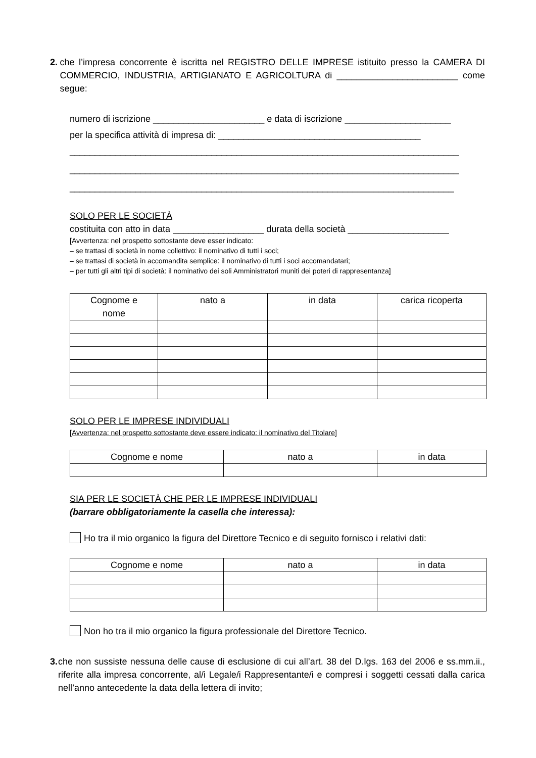2. che l’impresa concorrente è iscritta nel REGISTRO DELLE IMPRESE istituito presso la CAMERA DI COMMERCIO, INDUSTRIA, ARTIGIANATO E AGRICOLTURA di ________________________ come segue:
numero di iscrizione ______________________ e data di iscrizione _____________________
per la specifica attività di impresa di: ________________________________________
_____________________________________________________________________________
_____________________________________________________________________________
____________________________________________________________________________
SOLO PER LE SOCIETÀ
costituita con atto in data __________________ durata della società ____________________
[Avvertenza: nel prospetto sottostante deve esser indicato:
– se trattasi di società in nome collettivo: il nominativo di tutti i soci;
– se trattasi di società in accomandita semplice: il nominativo di tutti i soci accomandatari;
– per tutti gli altri tipi di società: il nominativo dei soli Amministratori muniti dei poteri di rappresentanza]
| Cognome e nome | nato a | in data | carica ricoperta |
SOLO PER LE IMPRESE INDIVIDUALI
[Avvertenza: nel prospetto sottostante deve essere indicato: il nominativo del Titolare]
| Cognome e nome | nato a | in data |
SIA PER LE SOCIETÀ CHE PER LE IMPRESE INDIVIDUALI
(barrare obbligatoriamente la casella che interessa):
Ho tra il mio organico la figura del Direttore Tecnico e di seguito fornisco i relativi dati:
| Cognome e nome | nato a | in data |
Non ho tra il mio organico la figura professionale del Direttore Tecnico.
3. che non sussiste nessuna delle cause di esclusione di cui all’art. 38 del D.lgs. 163 del 2006 e ss.mm.ii., riferite alla impresa concorrente, al/i Legale/i Rappresentante/i e compresi i soggetti cessati dalla carica nell’anno antecedente la data della lettera di invito;